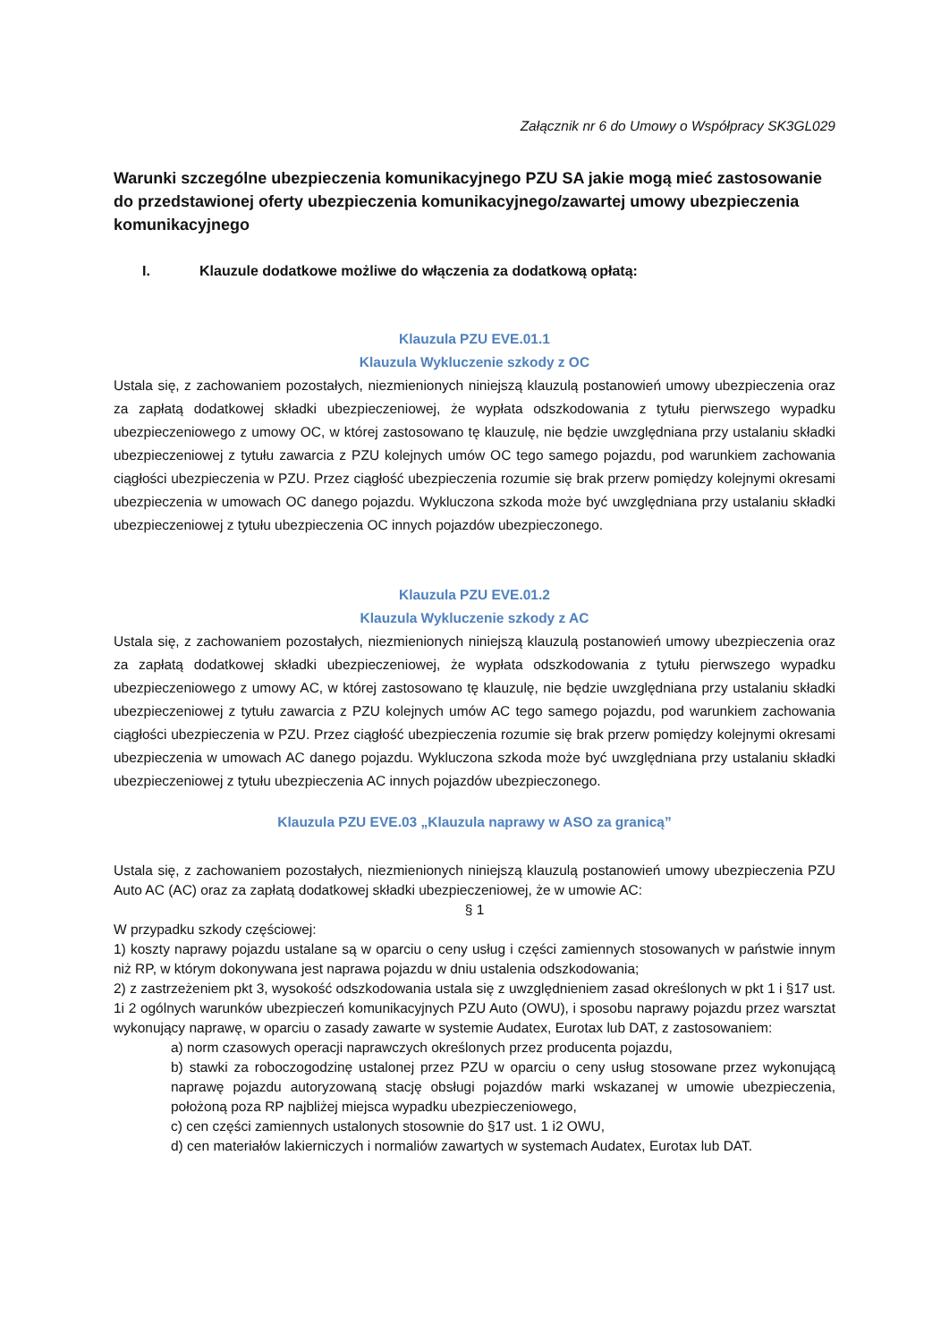Załącznik nr 6 do Umowy o Współpracy SK3GL029
Warunki szczególne ubezpieczenia komunikacyjnego PZU SA jakie mogą mieć zastosowanie do przedstawionej oferty ubezpieczenia komunikacyjnego/zawartej umowy ubezpieczenia komunikacyjnego
I. Klauzule dodatkowe możliwe do włączenia za dodatkową opłatą:
Klauzula PZU EVE.01.1
Klauzula Wykluczenie szkody z OC
Ustala się, z zachowaniem pozostałych, niezmienionych niniejszą klauzulą postanowień umowy ubezpieczenia oraz za zapłatą dodatkowej składki ubezpieczeniowej, że wypłata odszkodowania z tytułu pierwszego wypadku ubezpieczeniowego z umowy OC, w której zastosowano tę klauzulę, nie będzie uwzględniana przy ustalaniu składki ubezpieczeniowej z tytułu zawarcia z PZU kolejnych umów OC tego samego pojazdu, pod warunkiem zachowania ciągłości ubezpieczenia w PZU. Przez ciągłość ubezpieczenia rozumie się brak przerw pomiędzy kolejnymi okresami ubezpieczenia w umowach OC danego pojazdu. Wykluczona szkoda może być uwzględniana przy ustalaniu składki ubezpieczeniowej z tytułu ubezpieczenia OC innych pojazdów ubezpieczonego.
Klauzula PZU EVE.01.2
Klauzula Wykluczenie szkody z AC
Ustala się, z zachowaniem pozostałych, niezmienionych niniejszą klauzulą postanowień umowy ubezpieczenia oraz za zapłatą dodatkowej składki ubezpieczeniowej, że wypłata odszkodowania z tytułu pierwszego wypadku ubezpieczeniowego z umowy AC, w której zastosowano tę klauzulę, nie będzie uwzględniana przy ustalaniu składki ubezpieczeniowej z tytułu zawarcia z PZU kolejnych umów AC tego samego pojazdu, pod warunkiem zachowania ciągłości ubezpieczenia w PZU. Przez ciągłość ubezpieczenia rozumie się brak przerw pomiędzy kolejnymi okresami ubezpieczenia w umowach AC danego pojazdu. Wykluczona szkoda może być uwzględniana przy ustalaniu składki ubezpieczeniowej z tytułu ubezpieczenia AC innych pojazdów ubezpieczonego.
Klauzula PZU EVE.03 „Klauzula naprawy w ASO za granicą”
Ustala się, z zachowaniem pozostałych, niezmienionych niniejszą klauzulą postanowień umowy ubezpieczenia PZU Auto AC (AC) oraz za zapłatą dodatkowej składki ubezpieczeniowej, że w umowie AC:
§ 1
W przypadku szkody częściowej:
1) koszty naprawy pojazdu ustalane są w oparciu o ceny usług i części zamiennych stosowanych w państwie innym niż RP, w którym dokonywana jest naprawa pojazdu w dniu ustalenia odszkodowania;
2) z zastrzeżeniem pkt 3, wysokość odszkodowania ustala się z uwzględnieniem zasad określonych w pkt 1 i §17 ust. 1i 2 ogólnych warunków ubezpieczeń komunikacyjnych PZU Auto (OWU), i sposobu naprawy pojazdu przez warsztat wykonujący naprawę, w oparciu o zasady zawarte w systemie Audatex, Eurotax lub DAT, z zastosowaniem:
a) norm czasowych operacji naprawczych określonych przez producenta pojazdu,
b) stawki za roboczogodzinę ustalonej przez PZU w oparciu o ceny usług stosowane przez wykonującą naprawę pojazdu autoryzowaną stację obsługi pojazdów marki wskazanej w umowie ubezpieczenia, położoną poza RP najbliżej miejsca wypadku ubezpieczeniowego,
c) cen części zamiennych ustalonych stosownie do §17 ust. 1 i2 OWU,
d) cen materiałów lakierniczych i normaliów zawartych w systemach Audatex, Eurotax lub DAT.